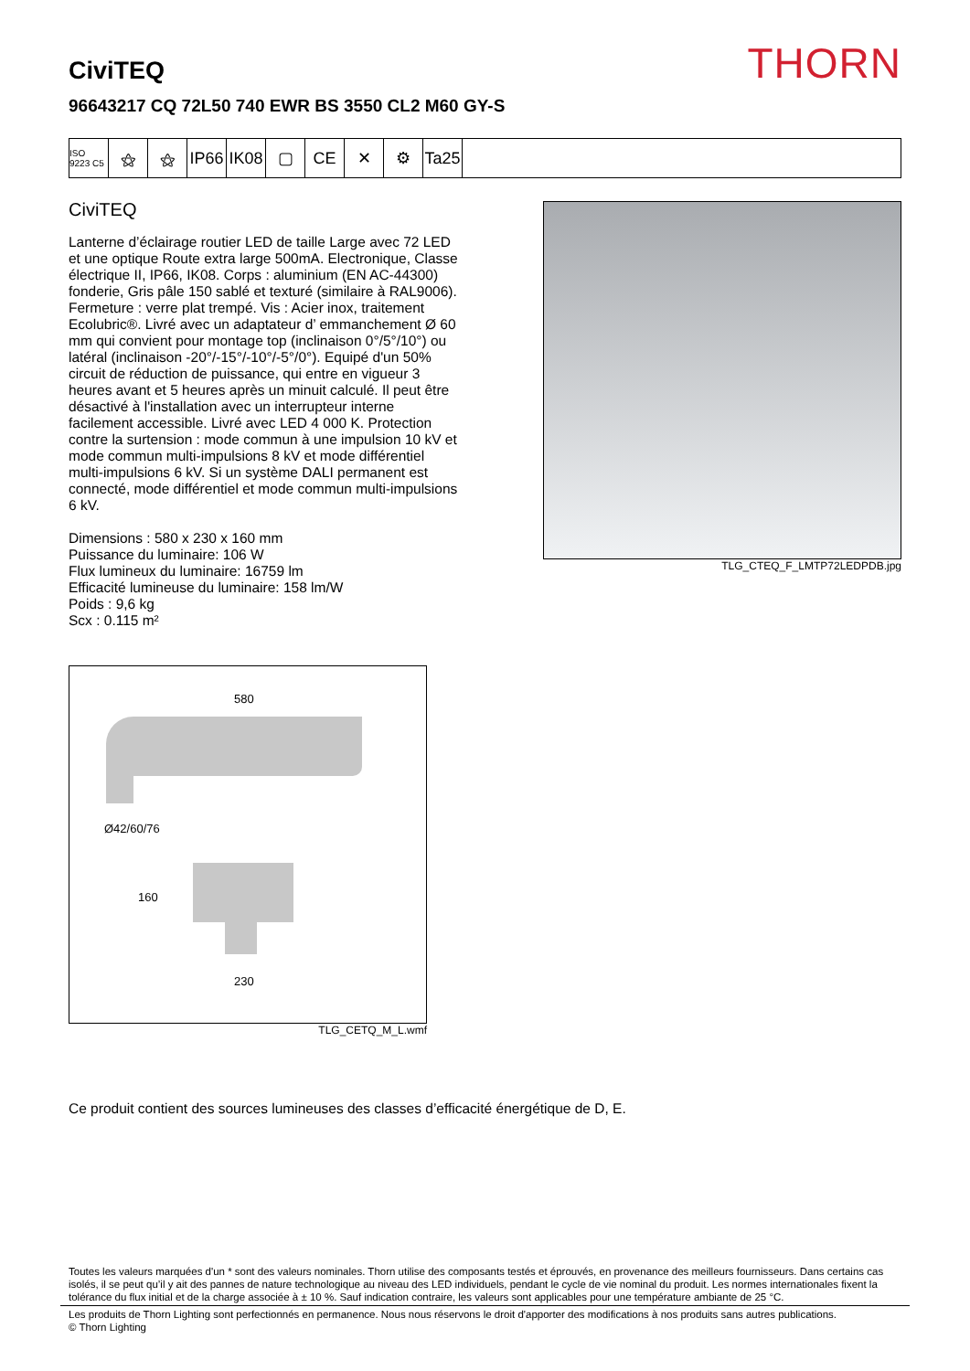THORN
CiviTEQ
96643217 CQ 72L50 740 EWR BS 3550 CL2 M60 GY-S
ISO 9223 C5
⚝ ⚝ IP66
IK08
▢ CE ✕ ⚙ Ta25
CiviTEQ
Lanterne d’éclairage routier LED de taille Large avec 72 LED et une optique Route extra large 500mA. Electronique, Classe électrique II, IP66, IK08. Corps : aluminium (EN AC-44300) fonderie, Gris pâle 150 sablé et texturé (similaire à RAL9006). Fermeture : verre plat trempé. Vis : Acier inox, traitement Ecolubric®. Livré avec un adaptateur d’ emmanchement Ø 60 mm qui convient pour montage top (inclinaison 0°/5°/10°) ou latéral (inclinaison -20°/-15°/-10°/-5°/0°). Equipé d'un 50% circuit de réduction de puissance, qui entre en vigueur 3 heures avant et 5 heures après un minuit calculé. Il peut être désactivé à l'installation avec un interrupteur interne facilement accessible. Livré avec LED 4 000 K. Protection contre la surtension : mode commun à une impulsion 10 kV et mode commun multi-impulsions 8 kV et mode différentiel multi-impulsions 6 kV. Si un système DALI permanent est connecté, mode différentiel et mode commun multi-impulsions 6 kV.
Dimensions : 580 x 230 x 160 mm
Puissance du luminaire: 106 W
Flux lumineux du luminaire: 16759 lm
Efficacité lumineuse du luminaire: 158 lm/W
Poids : 9,6 kg
Scx : 0.115 m²
TLG_CTEQ_F_LMTP72LEDPDB.jpg
580
Ø42/60/76
160
230
TLG_CETQ_M_L.wmf
Ce produit contient des sources lumineuses des classes d’efficacité énergétique de D, E.
Toutes les valeurs marquées d'un * sont des valeurs nominales. Thorn utilise des composants testés et éprouvés, en provenance des meilleurs fournisseurs. Dans certains cas isolés, il se peut qu’il y ait des pannes de nature technologique au niveau des LED individuels, pendant le cycle de vie nominal du produit. Les normes internationales fixent la tolérance du flux initial et de la charge associée à ± 10 %. Sauf indication contraire, les valeurs sont applicables pour une température ambiante de 25 °C.
Les produits de Thorn Lighting sont perfectionnés en permanence. Nous nous réservons le droit d'apporter des modifications à nos produits sans autres publications.
© Thorn Lighting